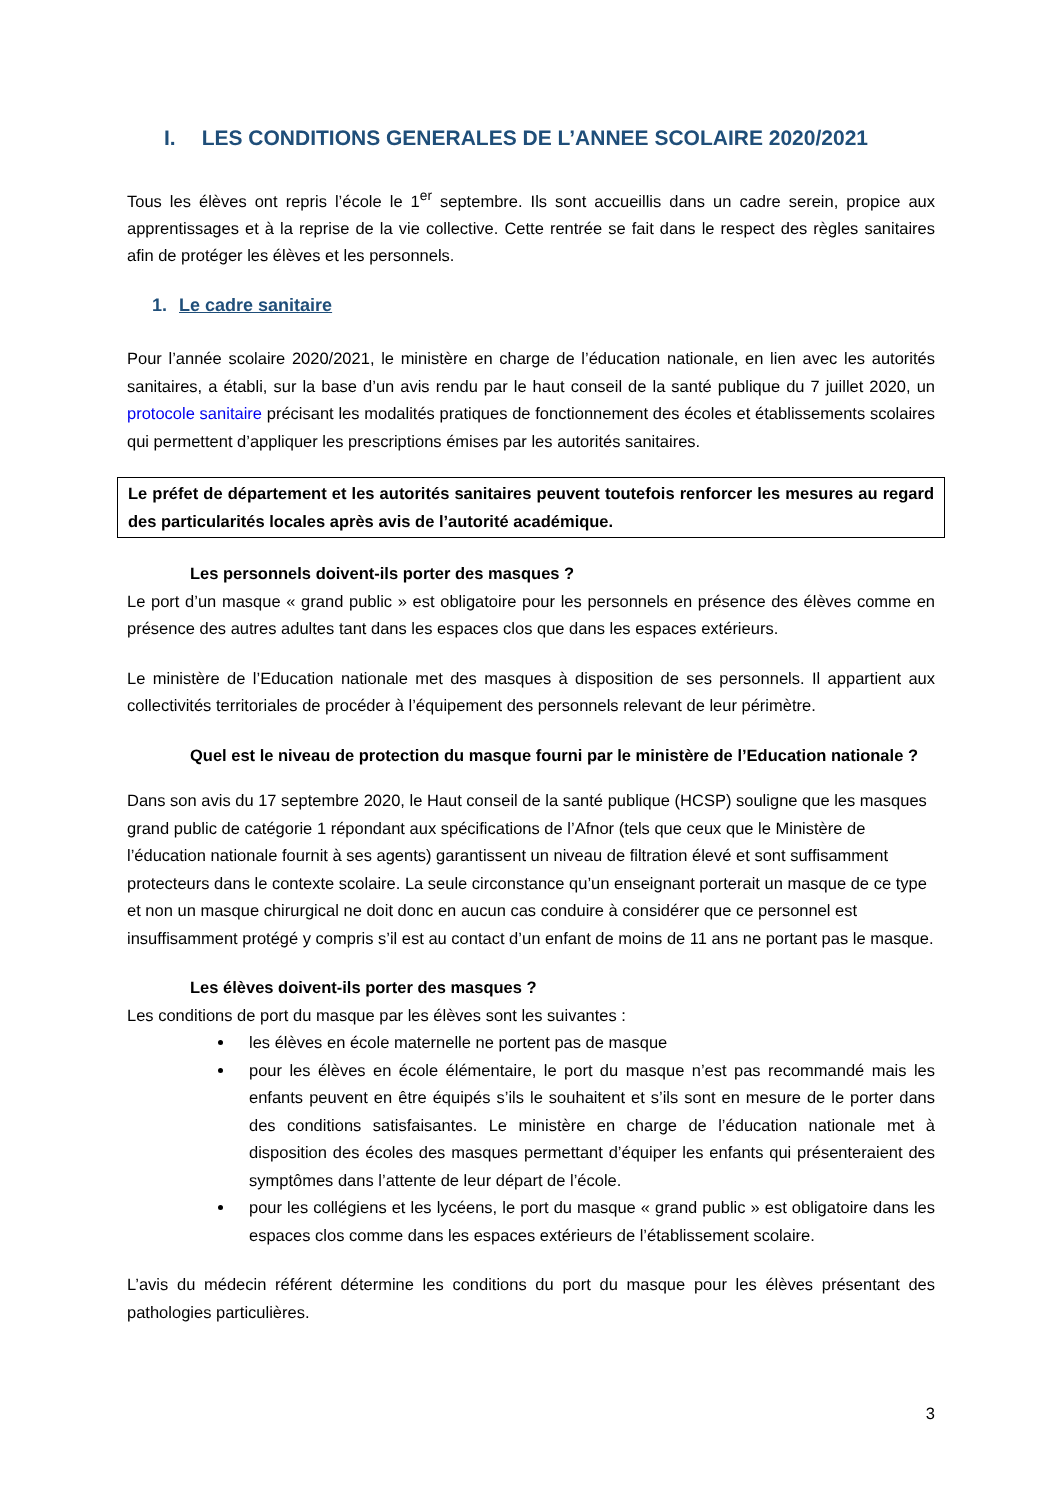I. LES CONDITIONS GENERALES DE L’ANNEE SCOLAIRE 2020/2021
Tous les élèves ont repris l’école le 1<sup>er</sup> septembre. Ils sont accueillis dans un cadre serein, propice aux apprentissages et à la reprise de la vie collective. Cette rentrée se fait dans le respect des règles sanitaires afin de protéger les élèves et les personnels.
1. Le cadre sanitaire
Pour l’année scolaire 2020/2021, le ministère en charge de l’éducation nationale, en lien avec les autorités sanitaires, a établi, sur la base d’un avis rendu par le haut conseil de la santé publique du 7 juillet 2020, un protocole sanitaire précisant les modalités pratiques de fonctionnement des écoles et établissements scolaires qui permettent d’appliquer les prescriptions émises par les autorités sanitaires.
Le préfet de département et les autorités sanitaires peuvent toutefois renforcer les mesures au regard des particularités locales après avis de l’autorité académique.
Les personnels doivent-ils porter des masques ?
Le port d’un masque « grand public » est obligatoire pour les personnels en présence des élèves comme en présence des autres adultes tant dans les espaces clos que dans les espaces extérieurs.
Le ministère de l’Education nationale met des masques à disposition de ses personnels. Il appartient aux collectivités territoriales de procéder à l’équipement des personnels relevant de leur périmètre.
Quel est le niveau de protection du masque fourni par le ministère de l’Education nationale ?
Dans son avis du 17 septembre 2020, le Haut conseil de la santé publique (HCSP) souligne que les masques grand public de catégorie 1 répondant aux spécifications de l’Afnor (tels que ceux que le Ministère de l’éducation nationale fournit à ses agents) garantissent un niveau de filtration élevé et sont suffisamment protecteurs dans le contexte scolaire. La seule circonstance qu’un enseignant porterait un masque de ce type et non un masque chirurgical ne doit donc en aucun cas conduire à considérer que ce personnel est insuffisamment protégé y compris s’il est au contact d’un enfant de moins de 11 ans ne portant pas le masque.
Les élèves doivent-ils porter des masques ?
Les conditions de port du masque par les élèves sont les suivantes :
les élèves en école maternelle ne portent pas de masque
pour les élèves en école élémentaire, le port du masque n’est pas recommandé mais les enfants peuvent en être équipés s’ils le souhaitent et s’ils sont en mesure de le porter dans des conditions satisfaisantes. Le ministère en charge de l’éducation nationale met à disposition des écoles des masques permettant d’équiper les enfants qui présenteraient des symptômes dans l’attente de leur départ de l’école.
pour les collégiens et les lycéens, le port du masque « grand public » est obligatoire dans les espaces clos comme dans les espaces extérieurs de l’établissement scolaire.
L’avis du médecin référent détermine les conditions du port du masque pour les élèves présentant des pathologies particulières.
3